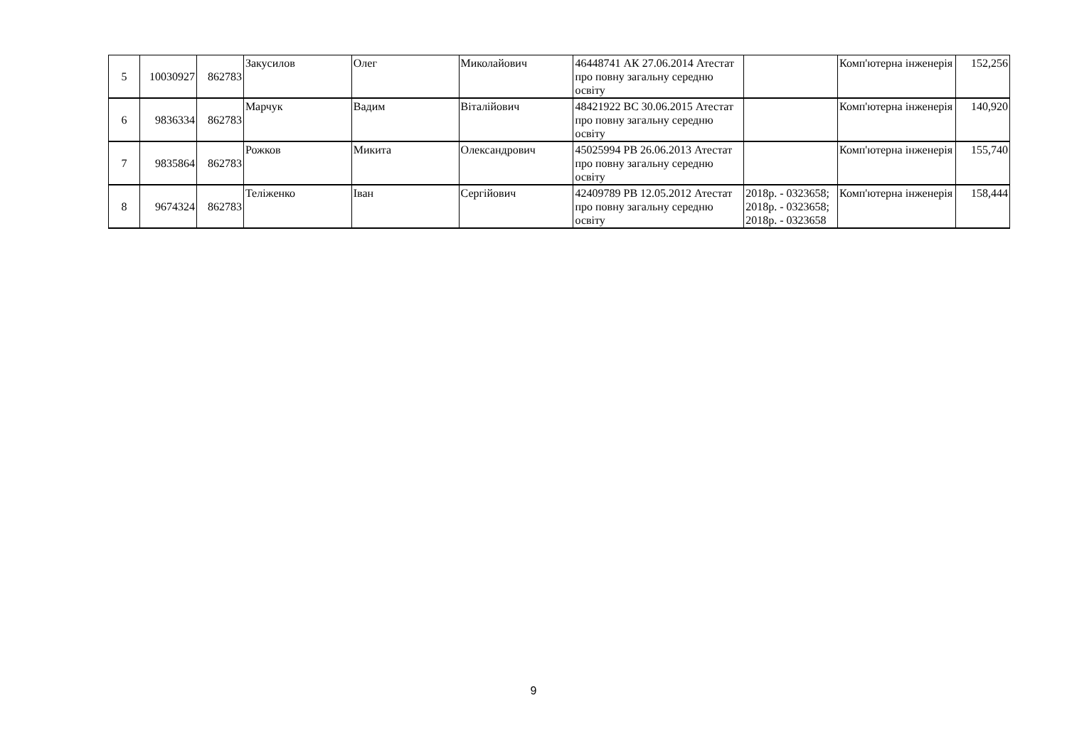| 5 | 10030927 | 862783 | Закусилов | Олег | Миколайович | 46448741 АК 27.06.2014 Атестат про повну загальну середню освіту | | Комп'ютерна інженерія | 152,256 |
| 6 | 9836334 | 862783 | Марчук | Вадим | Віталійович | 48421922 ВС 30.06.2015 Атестат про повну загальну середню освіту | | Комп'ютерна інженерія | 140,920 |
| 7 | 9835864 | 862783 | Рожков | Микита | Олександрович | 45025994 РВ 26.06.2013 Атестат про повну загальну середню освіту | | Комп'ютерна інженерія | 155,740 |
| 8 | 9674324 | 862783 | Теліженко | Іван | Сергійович | 42409789 РВ 12.05.2012 Атестат про повну загальну середню освіту | 2018р. - 0323658; 2018р. - 0323658; 2018р. - 0323658 | Комп'ютерна інженерія | 158,444 |
9